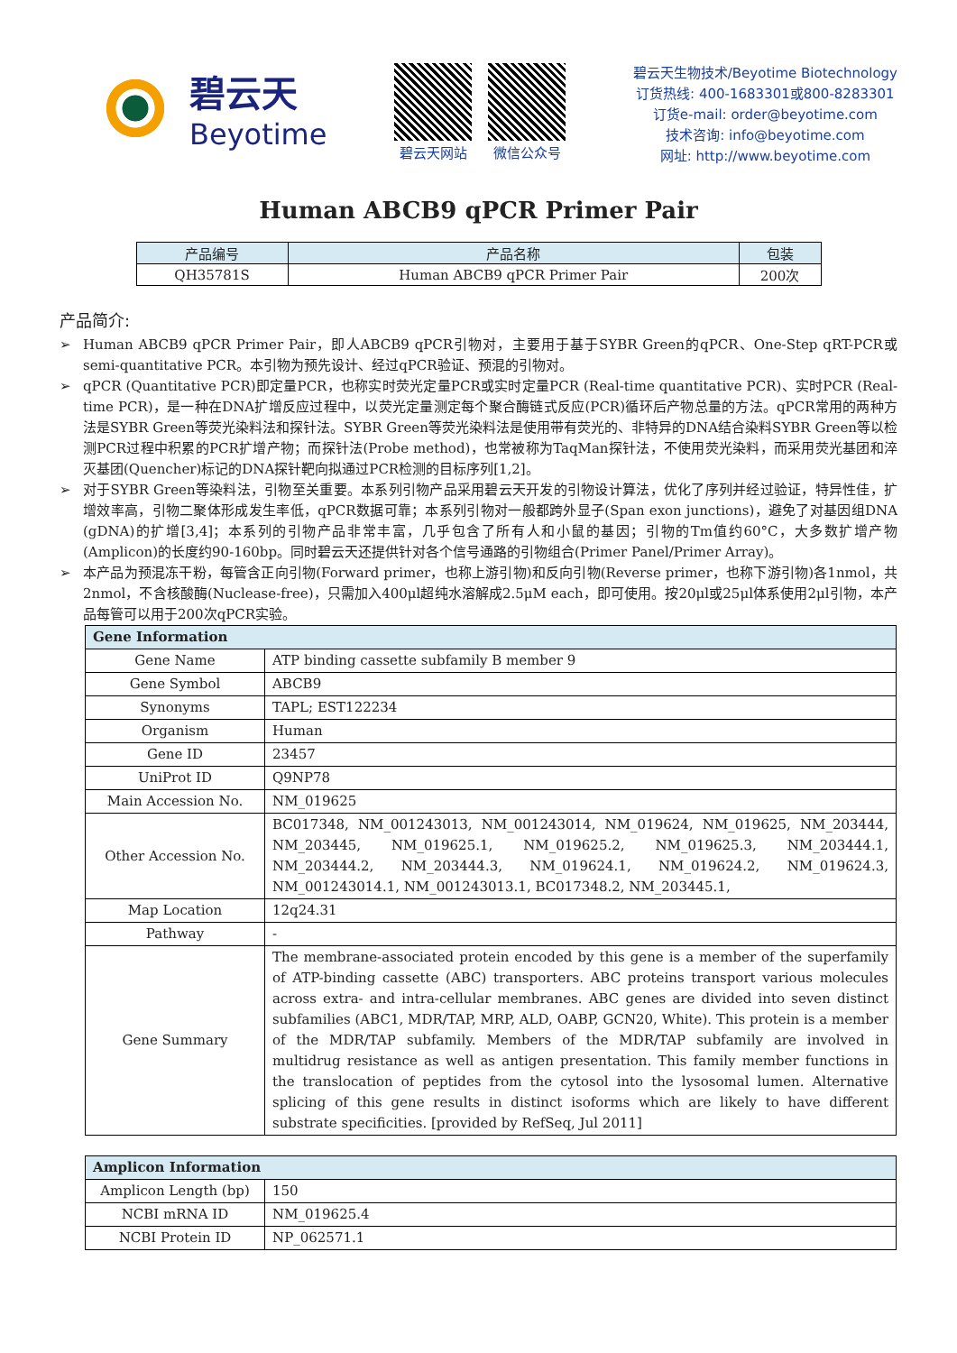碧云天
Beyotime
碧云天网站 微信公众号
碧云天生物技术/Beyotime Biotechnology
订货热线: 400-1683301或800-8283301
订货e-mail: order@beyotime.com
技术咨询: info@beyotime.com
网址: http://www.beyotime.com
Human ABCB9 qPCR Primer Pair
| 产品编号 | 产品名称 | 包装 |
| --- | --- | --- |
| QH35781S | Human ABCB9 qPCR Primer Pair | 200次 |
产品简介:
➢ Human ABCB9 qPCR Primer Pair，即人ABCB9 qPCR引物对，主要用于基于SYBR Green的qPCR、One-Step qRT-PCR或semi-quantitative PCR。本引物为预先设计、经过qPCR验证、预混的引物对。
➢ qPCR (Quantitative PCR)即定量PCR，也称实时荧光定量PCR或实时定量PCR (Real-time quantitative PCR)、实时PCR (Real-time PCR)，是一种在DNA扩增反应过程中，以荧光定量测定每个聚合酶链式反应(PCR)循环后产物总量的方法。qPCR常用的两种方法是SYBR Green等荧光染料法和探针法。SYBR Green等荧光染料法是使用带有荧光的、非特异的DNA结合染料SYBR Green等以检测PCR过程中积累的PCR扩增产物；而探针法(Probe method)，也常被称为TaqMan探针法，不使用荧光染料，而采用荧光基团和淬灭基团(Quencher)标记的DNA探针靶向拟通过PCR检测的目标序列[1,2]。
➢ 对于SYBR Green等染料法，引物至关重要。本系列引物产品采用碧云天开发的引物设计算法，优化了序列并经过验证，特异性佳，扩增效率高，引物二聚体形成发生率低，qPCR数据可靠；本系列引物对一般都跨外显子(Span exon junctions)，避免了对基因组DNA (gDNA)的扩增[3,4]；本系列的引物产品非常丰富，几乎包含了所有人和小鼠的基因；引物的Tm值约60°C，大多数扩增产物(Amplicon)的长度约90-160bp。同时碧云天还提供针对各个信号通路的引物组合(Primer Panel/Primer Array)。
➢ 本产品为预混冻干粉，每管含正向引物(Forward primer，也称上游引物)和反向引物(Reverse primer，也称下游引物)各1nmol，共2nmol，不含核酸酶(Nuclease-free)，只需加入400μl超纯水溶解成2.5μM each，即可使用。按20μl或25μl体系使用2μl引物，本产品每管可以用于200次qPCR实验。
| Gene Information | |
| --- | --- |
| Gene Name | ATP binding cassette subfamily B member 9 |
| Gene Symbol | ABCB9 |
| Synonyms | TAPL; EST122234 |
| Organism | Human |
| Gene ID | 23457 |
| UniProt ID | Q9NP78 |
| Main Accession No. | NM_019625 |
| Other Accession No. | BC017348, NM_001243013, NM_001243014, NM_019624, NM_019625, NM_203444, NM_203445, NM_019625.1, NM_019625.2, NM_019625.3, NM_203444.1, NM_203444.2, NM_203444.3, NM_019624.1, NM_019624.2, NM_019624.3, NM_001243014.1, NM_001243013.1, BC017348.2, NM_203445.1, |
| Map Location | 12q24.31 |
| Pathway | - |
| Gene Summary | The membrane-associated protein encoded by this gene is a member of the superfamily of ATP-binding cassette (ABC) transporters. ABC proteins transport various molecules across extra- and intra-cellular membranes. ABC genes are divided into seven distinct subfamilies (ABC1, MDR/TAP, MRP, ALD, OABP, GCN20, White). This protein is a member of the MDR/TAP subfamily. Members of the MDR/TAP subfamily are involved in multidrug resistance as well as antigen presentation. This family member functions in the translocation of peptides from the cytosol into the lysosomal lumen. Alternative splicing of this gene results in distinct isoforms which are likely to have different substrate specificities. [provided by RefSeq, Jul 2011] |
| Amplicon Information | |
| --- | --- |
| Amplicon Length (bp) | 150 |
| NCBI mRNA ID | NM_019625.4 |
| NCBI Protein ID | NP_062571.1 |